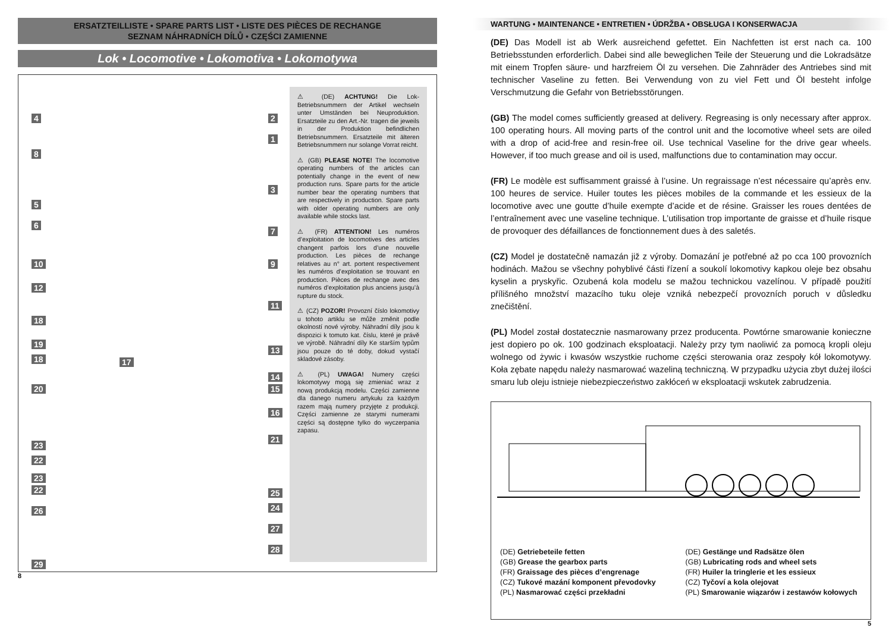ERSATZTEILLISTE • SPARE PARTS LIST • LISTE DES PIÈCES DE RECHANGE
SEZNAM NÁHRADNÍCH DÍLŮ • CZĘŚCI ZAMIENNE
Lok • Locomotive • Lokomotiva • Lokomotywa
4 2
1
8
3
5
6
7
10 9
12
11
18
19
13
18 17
14
15 20
16
23
22
21
23
22 25
24 26
27
28
29
⚠ (DE) ACHTUNG! Die Lok-Betriebsnummern der Artikel wechseln unter Umständen bei Neuproduktion. Ersatzteile zu den Art.-Nr. tragen die jeweils in der Produktion befindlichen Betriebsnummern. Ersatzteile mit älteren Betriebsnummern nur solange Vorrat reicht.
⚠ (GB) PLEASE NOTE! The locomotive operating numbers of the articles can potentially change in the event of new production runs. Spare parts for the article number bear the operating numbers that are respectively in production. Spare parts with older operating numbers are only available while stocks last.
⚠ (FR) ATTENTION! Les numéros d’exploitation de locomotives des articles changent parfois lors d’une nouvelle production. Les pièces de rechange relatives au n° art. portent respectivement les numéros d’exploitation se trouvant en production. Pièces de rechange avec des numéros d’exploitation plus anciens jusqu’à rupture du stock.
⚠ (CZ) POZOR! Provozní číslo lokomotivy u tohoto artiklu se může změnit podle okolností nové výroby. Náhradní díly jsou k dispozici k tomuto kat. číslu, které je právě ve výrobě. Náhradní díly Ke starším typům jsou pouze do té doby, dokud vystačí skladové zásoby.
⚠ (PL) UWAGA! Numery części lokomotywy mogą się zmieniać wraz z nową produkcją modelu. Części zamienne dla danego numeru artykułu za każdym razem mają numery przyjęte z produkcji. Części zamienne ze starymi numerami części są dostępne tylko do wyczerpania zapasu.
8
WARTUNG • MAINTENANCE • ENTRETIEN • ÚDRŽBA • OBSŁUGA I KONSERWACJA
(DE) Das Modell ist ab Werk ausreichend gefettet. Ein Nachfetten ist erst nach ca. 100 Betriebsstunden erforderlich. Dabei sind alle beweglichen Teile der Steuerung und die Lokradsätze mit einem Tropfen säure- und harzfreiem Öl zu versehen. Die Zahnräder des Antriebes sind mit technischer Vaseline zu fetten. Bei Verwendung von zu viel Fett und Öl besteht infolge Verschmutzung die Gefahr von Betriebsstörungen.
(GB) The model comes sufficiently greased at delivery. Regreasing is only necessary after approx. 100 operating hours. All moving parts of the control unit and the locomotive wheel sets are oiled with a drop of acid-free and resin-free oil. Use technical Vaseline for the drive gear wheels. However, if too much grease and oil is used, malfunctions due to contamination may occur.
(FR) Le modèle est suffisamment graissé à l’usine. Un regraissage n’est nécessaire qu’après env. 100 heures de service. Huiler toutes les pièces mobiles de la commande et les essieux de la locomotive avec une goutte d’huile exempte d’acide et de résine. Graisser les roues dentées de l’entraînement avec une vaseline technique. L’utilisation trop importante de graisse et d’huile risque de provoquer des défaillances de fonctionnement dues à des saletés.
(CZ) Model je dostatečně namazán již z výroby. Domazání je potřebné až po cca 100 provozních hodinách. Mažou se všechny pohyblivé části řízení a soukolí lokomotivy kapkou oleje bez obsahu kyselin a pryskyřic. Ozubená kola modelu se mažou technickou vazelínou. V případě použití přílišného množství mazacího tuku oleje vzniká nebezpečí provozních poruch v důsledku znečištění.
(PL) Model został dostatecznie nasmarowany przez producenta. Powtórne smarowanie konieczne jest dopiero po ok. 100 godzinach eksploatacji. Należy przy tym naoliwić za pomocą kropli oleju wolnego od żywic i kwasów wszystkie ruchome części sterowania oraz zespoły kół lokomotywy. Koła zębate napędu należy nasmarować wazeliną techniczną. W przypadku użycia zbyt dużej ilości smaru lub oleju istnieje niebezpieczeństwo zakłóceń w eksploatacji wskutek zabrudzenia.
(DE) Getriebeteile fetten
(GB) Grease the gearbox parts
(FR) Graissage des pièces d’engrenage
(CZ) Tukové mazání komponent převodovky
(PL) Nasmarować części przekładni
(DE) Gestänge und Radsätze ölen
(GB) Lubricating rods and wheel sets
(FR) Huiler la tringlerie et les essieux
(CZ) Tyčoví a kola olejovat
(PL) Smarowanie wiązarów i zestawów kołowych
5